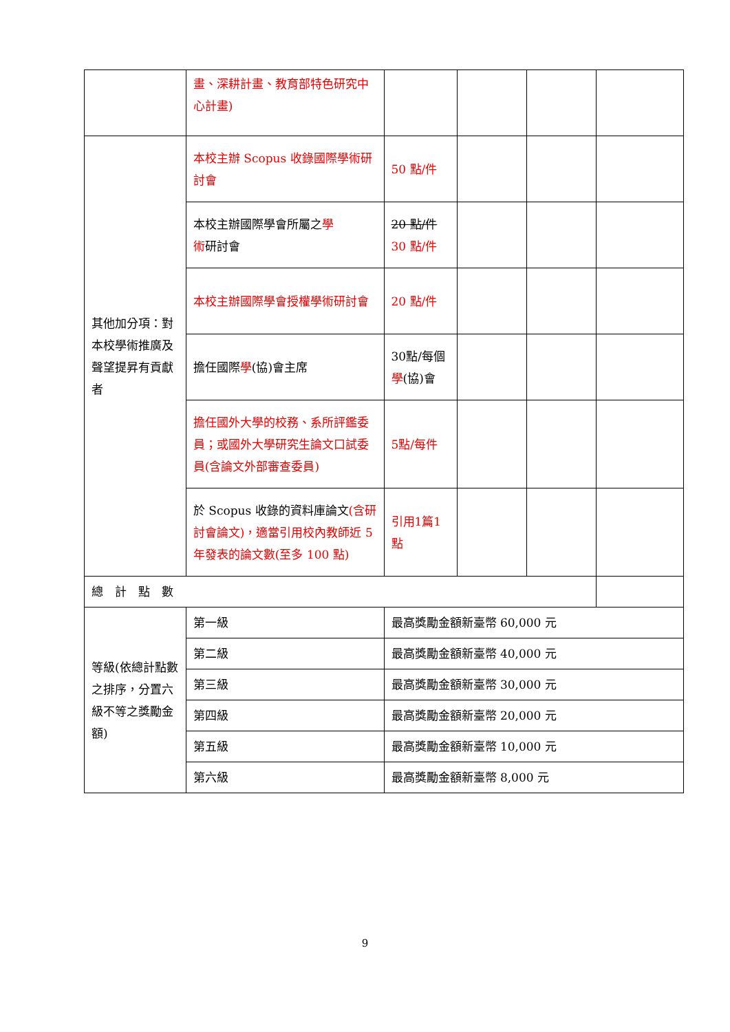| | 畫、深耕計畫、教育部特色研究中心計畫) | | | | |
| 其他加分項：對本校學術推廣及聲望提昇有貢獻者 | 本校主辦 Scopus 收錄國際學術研討會 | 50 點/件 | | | |
| | 本校主辦國際學會所屬之 學 術 研討會 | 20 點/件 30 點/件 | | | |
| | 本校主辦國際學會授權學術研討會 | 20 點/件 | | | |
| | 擔任國際 學 (協)會主席 | 30點/每個 學 (協)會 | | | |
| | 擔任國外大學的校務、系所評鑑委員；或國外大學研究生論文口試委員(含論文外部審查委員) | 5點/每件 | | | |
| | 於 Scopus 收錄的資料庫論文 (含研討會論文)，適當引用校內教師近 5 年發表的論文數(至多 100 點) | 引用1篇1點 | | | |
| 總 計 點 數 | | | | | |
| 等級(依總計點數之排序，分置六級不等之獎勵金額) | 第一級 | 最高獎勵金額新臺幣 60,000 元 | | | |
| | 第二級 | 最高獎勵金額新臺幣 40,000 元 | | | |
| | 第三級 | 最高獎勵金額新臺幣 30,000 元 | | | |
| | 第四級 | 最高獎勵金額新臺幣 20,000 元 | | | |
| | 第五級 | 最高獎勵金額新臺幣 10,000 元 | | | |
| | 第六級 | 最高獎勵金額新臺幣 8,000 元 | | | |
9